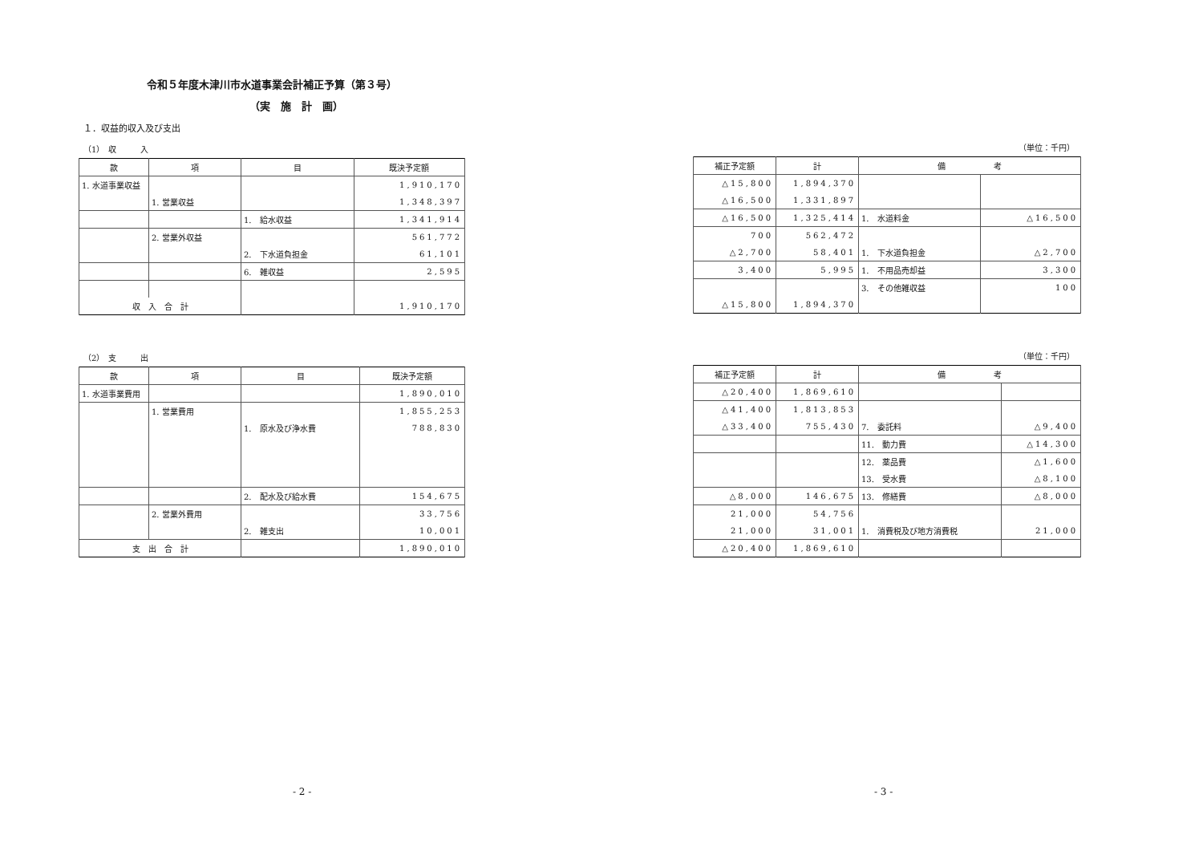令和５年度木津川市水道事業会計補正予算（第３号）
（実　施　計　画）
１．収益的収入及び支出
（1）　収　　　入
| 款 | 項 | 目 | 既決予定額 |
| --- | --- | --- | --- |
| 1. 水道事業収益 | | | 1,910,170 |
| | 1. 営業収益 | | 1,348,397 |
| | | 1. 給水収益 | 1,341,914 |
| | 2. 営業外収益 | | 561,772 |
| | | 2. 下水道負担金 | 61,101 |
| | | 6. 雑収益 | 2,595 |
| 収 入 合 計 | | | 1,910,170 |
（2）　支　　　出
| 款 | 項 | 目 | 既決予定額 |
| --- | --- | --- | --- |
| 1. 水道事業費用 | | | 1,890,010 |
| | 1. 営業費用 | | 1,855,253 |
| | | 1. 原水及び浄水費 | 788,830 |
| | | 2. 配水及び給水費 | 154,675 |
| | 2. 営業外費用 | | 33,756 |
| | | 2. 雑支出 | 10,001 |
| 支 出 合 計 | | | 1,890,010 |
（単位：千円）
| 補正予定額 | 計 | 備 考 | |
| --- | --- | --- | --- |
| △15,800 | 1,894,370 | | |
| △16,500 | 1,331,897 | | |
| △16,500 | 1,325,414 | 1. 水道料金 | △16,500 |
| 700 | 562,472 | | |
| △2,700 | 58,401 | 1. 下水道負担金 | △2,700 |
| 3,400 | 5,995 | 1. 不用品売却益 | 3,300 |
| | | 3. その他雑収益 | 100 |
| △15,800 | 1,894,370 | | |
（単位：千円）
| 補正予定額 | 計 | 備 考 | |
| --- | --- | --- | --- |
| △20,400 | 1,869,610 | | |
| △41,400 | 1,813,853 | | |
| △33,400 | 755,430 | 7. 委託料 | △9,400 |
| | | 11. 動力費 | △14,300 |
| | | 12. 薬品費 | △1,600 |
| | | 13. 受水費 | △8,100 |
| △8,000 | 146,675 | 13. 修繕費 | △8,000 |
| 21,000 | 54,756 | | |
| 21,000 | 31,001 | 1. 消費税及び地方消費税 | 21,000 |
| △20,400 | 1,869,610 | | |
- 2 - - 3 -